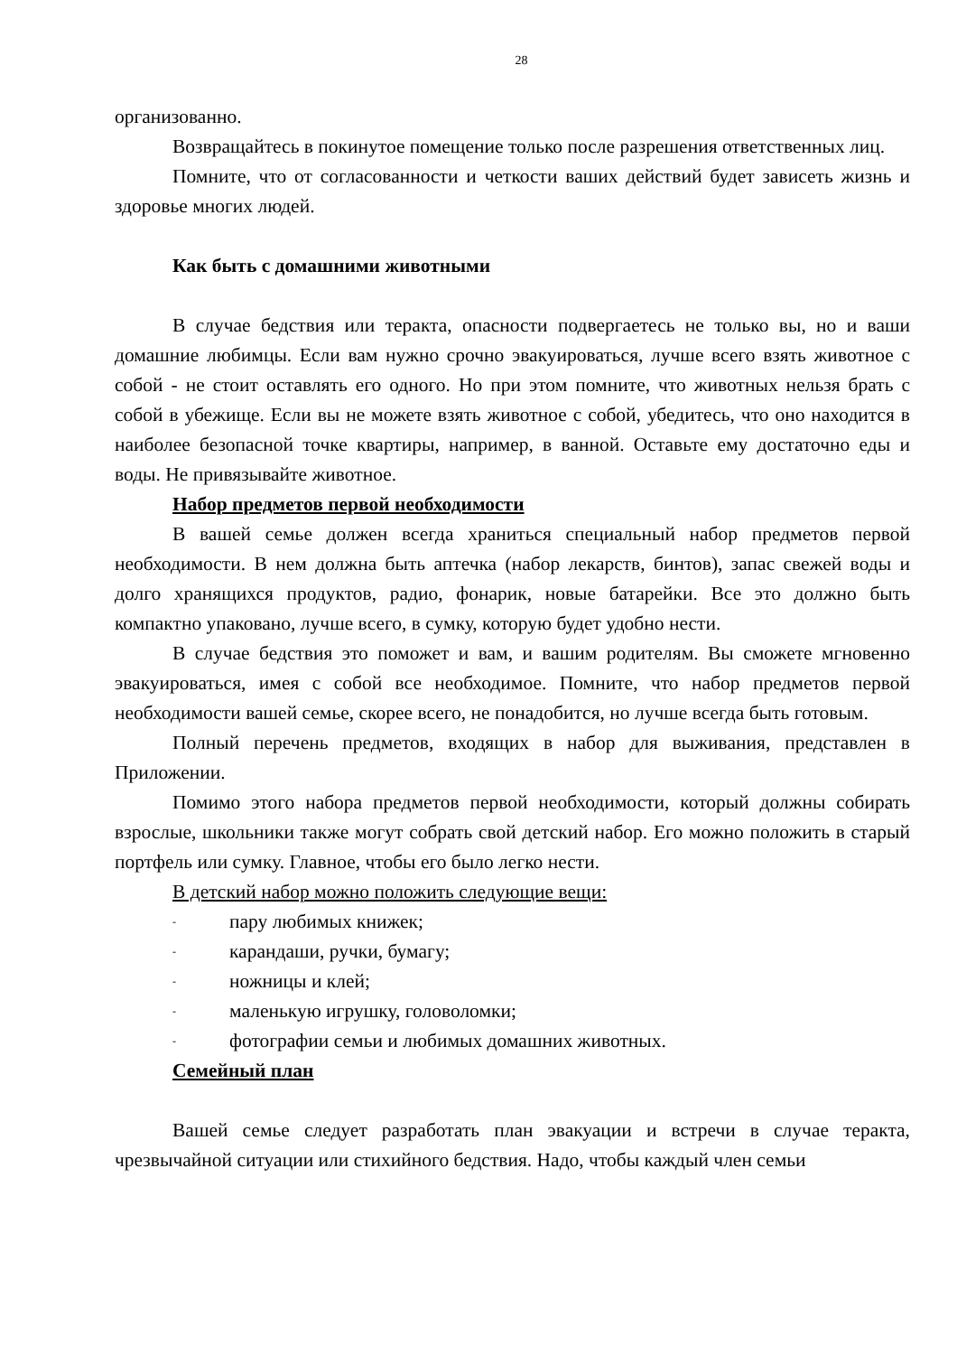28
организованно.
Возвращайтесь в покинутое помещение только после разрешения ответственных лиц.
Помните, что от согласованности и четкости ваших действий будет зависеть жизнь и здоровье многих людей.
Как быть с домашними животными
В случае бедствия или теракта, опасности подвергаетесь не только вы, но и ваши домашние любимцы. Если вам нужно срочно эвакуироваться, лучше всего взять животное с собой - не стоит оставлять его одного. Но при этом помните, что животных нельзя брать с собой в убежище. Если вы не можете взять животное с собой, убедитесь, что оно находится в наиболее безопасной точке квартиры, например, в ванной. Оставьте ему достаточно еды и воды. Не привязывайте животное.
Набор предметов первой необходимости
В вашей семье должен всегда храниться специальный набор предметов первой необходимости. В нем должна быть аптечка (набор лекарств, бинтов), запас свежей воды и долго хранящихся продуктов, радио, фонарик, новые батарейки. Все это должно быть компактно упаковано, лучше всего, в сумку, которую будет удобно нести.
В случае бедствия это поможет и вам, и вашим родителям. Вы сможете мгновенно эвакуироваться, имея с собой все необходимое. Помните, что набор предметов первой необходимости вашей семье, скорее всего, не понадобится, но лучше всегда быть готовым.
Полный перечень предметов, входящих в набор для выживания, представлен в Приложении.
Помимо этого набора предметов первой необходимости, который должны собирать взрослые, школьники также могут собрать свой детский набор. Его можно положить в старый портфель или сумку. Главное, чтобы его было легко нести.
В детский набор можно положить следующие вещи:
- пару любимых книжек;
- карандаши, ручки, бумагу;
- ножницы и клей;
- маленькую игрушку, головоломки;
- фотографии семьи и любимых домашних животных.
Семейный план
Вашей семье следует разработать план эвакуации и встречи в случае теракта, чрезвычайной ситуации или стихийного бедствия. Надо, чтобы каждый член семьи